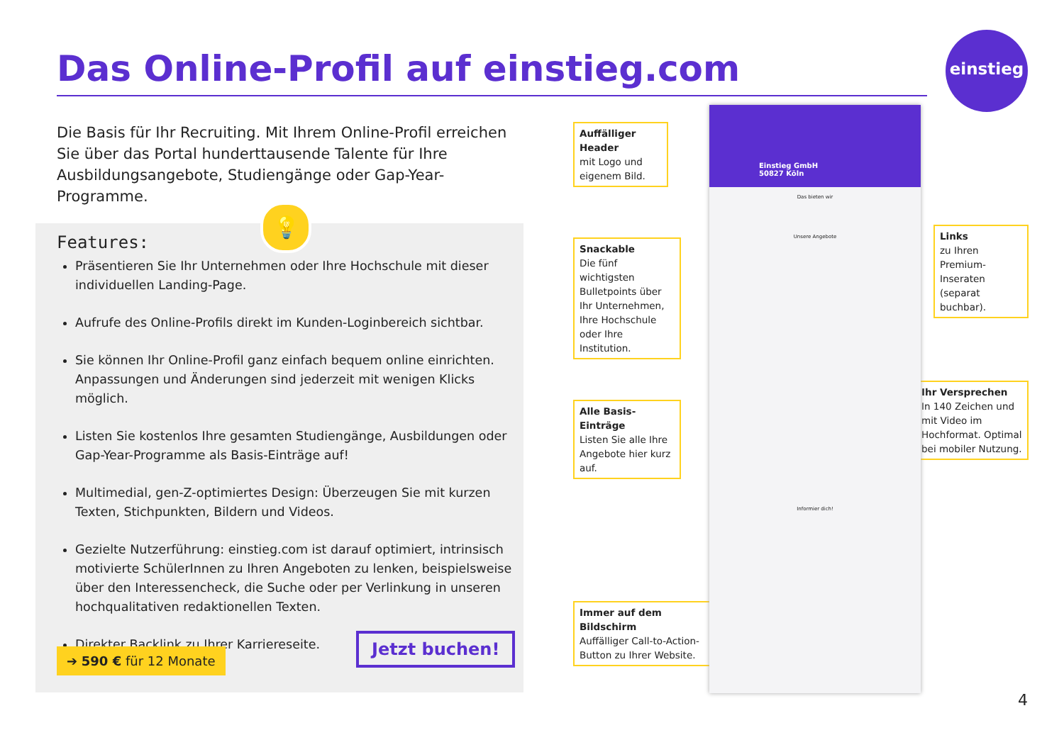einstieg
Das Online-Profil auf einstieg.com
Die Basis für Ihr Recruiting. Mit Ihrem Online-Profil erreichen Sie über das Portal hunderttausende Talente für Ihre Ausbildungsangebote, Studiengänge oder Gap-Year-Programme.
💡
Features:
Präsentieren Sie Ihr Unternehmen oder Ihre Hochschule mit dieser individuellen Landing-Page.
Aufrufe des Online-Profils direkt im Kunden-Loginbereich sichtbar.
Sie können Ihr Online-Profil ganz einfach bequem online einrichten. Anpassungen und Änderungen sind jederzeit mit wenigen Klicks möglich.
Listen Sie kostenlos Ihre gesamten Studiengänge, Ausbildungen oder Gap-Year-Programme als Basis-Einträge auf!
Multimedial, gen-Z-optimiertes Design: Überzeugen Sie mit kurzen Texten, Stichpunkten, Bildern und Videos.
Gezielte Nutzerführung: einstieg.com ist darauf optimiert, intrinsisch motivierte SchülerInnen zu Ihren Angeboten zu lenken, beispielsweise über den Interessencheck, die Suche oder per Verlinkung in unseren hochqualitativen redaktionellen Texten.
Direkter Backlink zu Ihrer Karriereseite.
➔ 590 € für 12 Monate
Jetzt buchen!
Auffälliger Header
mit Logo und eigenem Bild.
Snackable
Die fünf wichtigsten Bulletpoints über Ihr Unternehmen, Ihre Hochschule oder Ihre Institution.
Alle Basis-Einträge
Listen Sie alle Ihre Angebote hier kurz auf.
Immer auf dem Bildschirm
Auffälliger Call-to-Action-Button zu Ihrer Website.
Links
zu Ihren Premium-Inseraten (separat buchbar).
Ihr Versprechen
In 140 Zeichen und mit Video im Hochformat. Optimal bei mobiler Nutzung.
Einstieg GmbH
50827 Köln
Das bieten wir
Unsere Angebote
Informier dich!
4